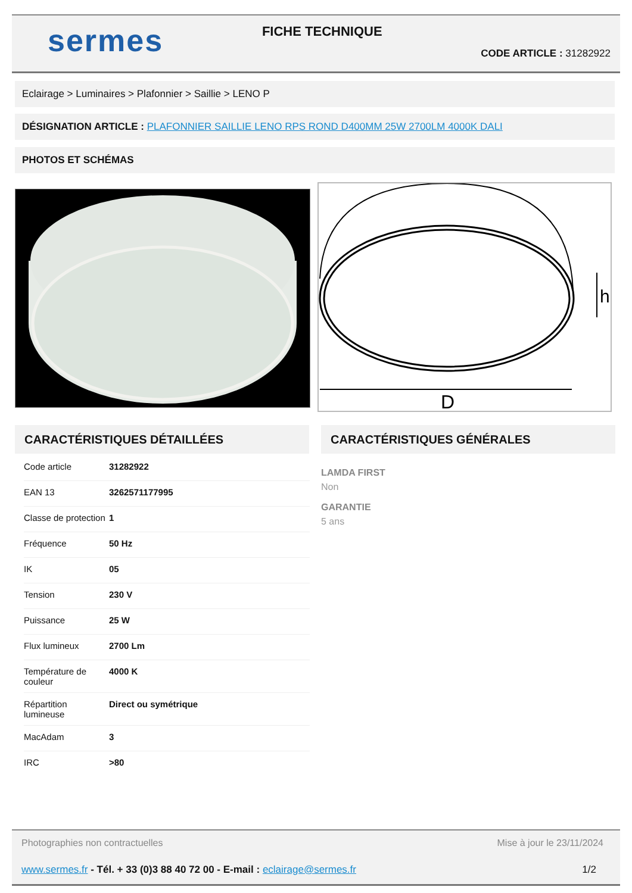sermes
FICHE TECHNIQUE
CODE ARTICLE : 31282922
Eclairage > Luminaires > Plafonnier > Saillie > LENO P
DÉSIGNATION ARTICLE : PLAFONNIER SAILLIE LENO RPS ROND D400MM 25W 2700LM 4000K DALI
PHOTOS ET SCHÉMAS
D
h
CARACTÉRISTIQUES DÉTAILLÉES CARACTÉRISTIQUES GÉNÉRALES
| Code article | 31282922 |
| EAN 13 | 3262571177995 |
| Classe de protection | 1 |
| Fréquence | 50 Hz |
| IK | 05 |
| Tension | 230 V |
| Puissance | 25 W |
| Flux lumineux | 2700 Lm |
| Température de couleur | 4000 K |
| Répartition lumineuse | Direct ou symétrique |
| MacAdam | 3 |
| IRC | >80 |
LAMDA FIRST
Non
GARANTIE
5 ans
Photographies non contractuelles Mise à jour le 23/11/2024
www.sermes.fr - Tél. + 33 (0)3 88 40 72 00 - E-mail : eclairage@sermes.fr 1/2